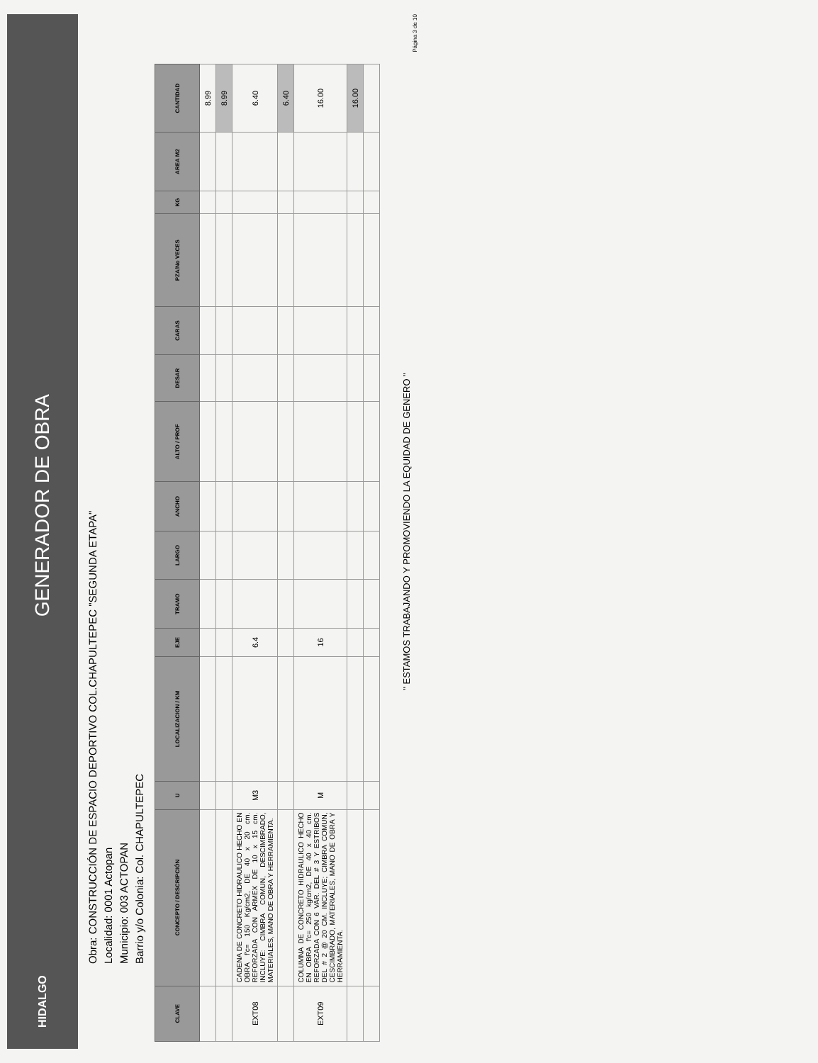HIDALGO GENERADOR DE OBRA
Obra: CONSTRUCCIÓN DE ESPACIO DEPORTIVO COL.CHAPULTEPEC "SEGUNDA ETAPA"
Localidad: 0001 Actopan
Municipio: 003 ACTOPAN
Barrio y/o Colonia: Col. CHAPULTEPEC
| CLAVE | CONCEPTO / DESCRIPCIÓN | U | LOCALIZACION / KM | EJE | TRAMO | LARGO | ANCHO | ALTO / PROF | DESAR | CARAS | PZA/No VECES | KG | AREA M2 | CANTIDAD |
| --- | --- | --- | --- | --- | --- | --- | --- | --- | --- | --- | --- | --- | --- | --- |
| | | | | | | | | | | | | | | 8.99 |
| | | | | | | | | | | | | | | 8.99 |
| EXT08 | CADENA DE CONCRETO HIDRAULICO HECHO EN OBRA f'c= 150 Kg/cm2, DE 40 x 20 cm. REFORZADA CON ARMEX DE 10 x 15 cm. INCLUYE: CIMBRA COMUN, DESCIMBRADO, MATERIALES, MANO DE OBRA Y HERRAMIENTA. | M3 | | 6.4 | | | | | | | | | | 6.40 |
| | | | | | | | | | | | | | | 6.40 |
| EXT09 | COLUMNA DE CONCRETO HIDRAULICO HECHO EN OBRA f'c= 250 kg/cm2, DE 40 x 40 cm. REFORZADA CON 6 VAR. DEL # 3 Y ESTRIBOS DEL # 2 @ 20 CM. INCLUYE; CIMBRA COMUN, CESCIMBRADO, MATERIALES, MANO DE OBRA Y HERRAMIENTA. | M | | 16 | | | | | | | | | | 16.00 |
| | | | | | | | | | | | | | | 16.00 |
" ESTAMOS TRABAJANDO Y PROMOVIENDO LA EQUIDAD DE GENERO "
Página 3 de 10